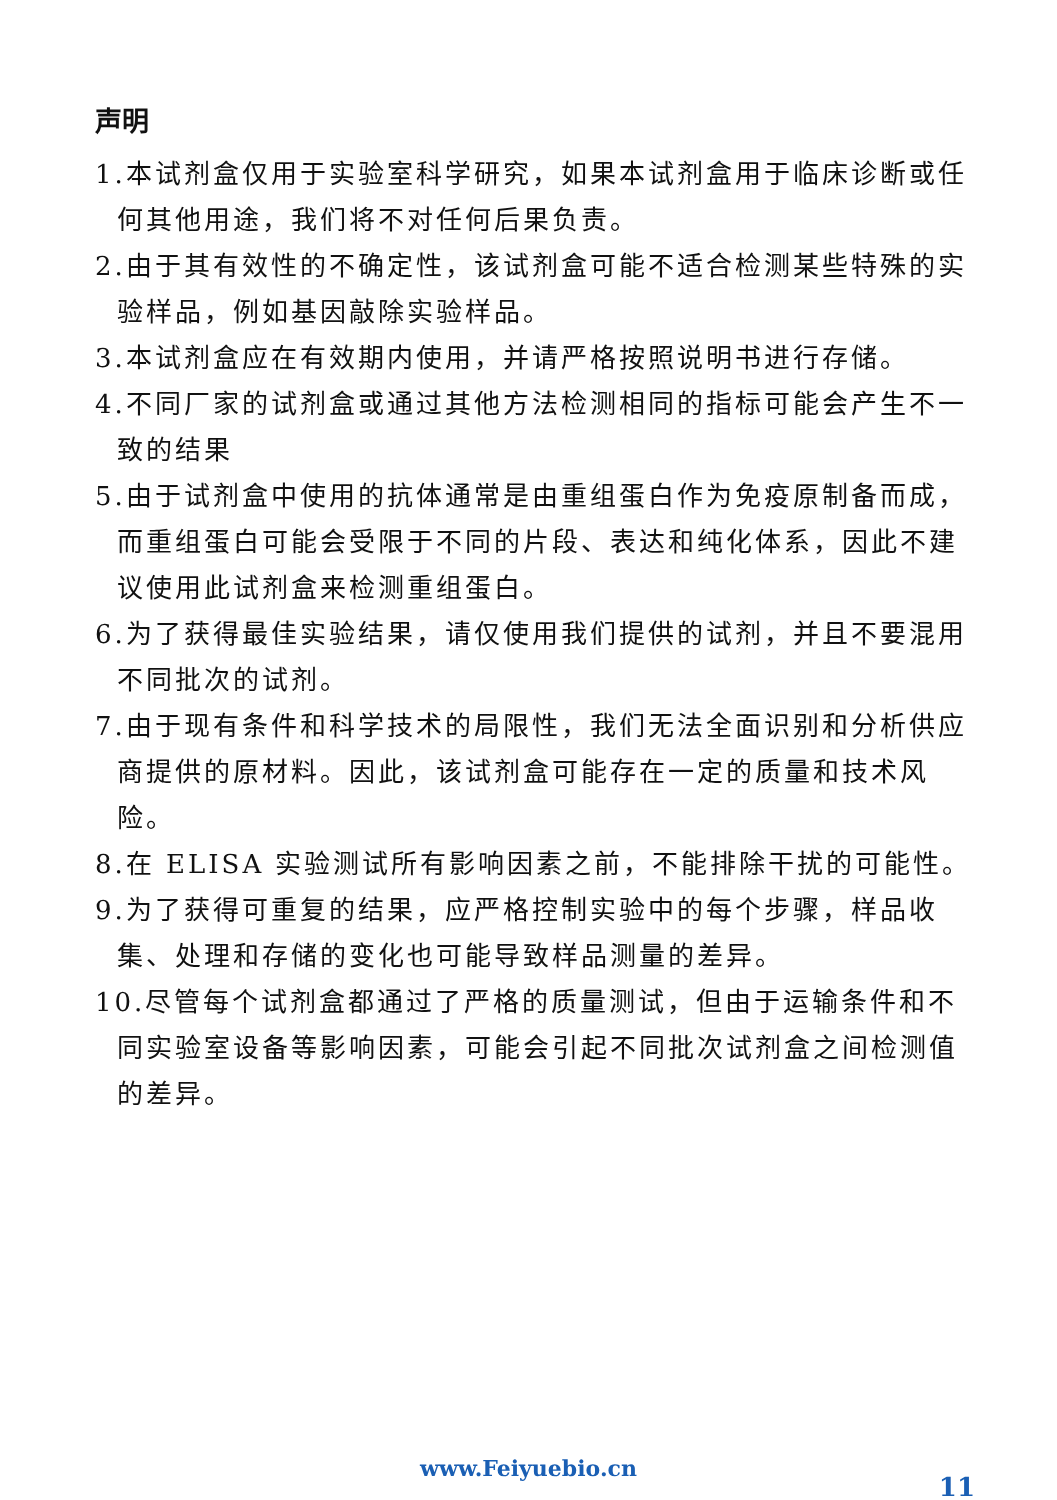声明
1.本试剂盒仅用于实验室科学研究，如果本试剂盒用于临床诊断或任何其他用途，我们将不对任何后果负责。
2.由于其有效性的不确定性，该试剂盒可能不适合检测某些特殊的实验样品，例如基因敲除实验样品。
3.本试剂盒应在有效期内使用，并请严格按照说明书进行存储。
4.不同厂家的试剂盒或通过其他方法检测相同的指标可能会产生不一致的结果
5.由于试剂盒中使用的抗体通常是由重组蛋白作为免疫原制备而成，而重组蛋白可能会受限于不同的片段、表达和纯化体系，因此不建议使用此试剂盒来检测重组蛋白。
6.为了获得最佳实验结果，请仅使用我们提供的试剂，并且不要混用不同批次的试剂。
7.由于现有条件和科学技术的局限性，我们无法全面识别和分析供应商提供的原材料。因此，该试剂盒可能存在一定的质量和技术风险。
8.在 ELISA 实验测试所有影响因素之前，不能排除干扰的可能性。
9.为了获得可重复的结果，应严格控制实验中的每个步骤，样品收集、处理和存储的变化也可能导致样品测量的差异。
10.尽管每个试剂盒都通过了严格的质量测试，但由于运输条件和不同实验室设备等影响因素，可能会引起不同批次试剂盒之间检测值的差异。
www.Feiyuebio.cn
11